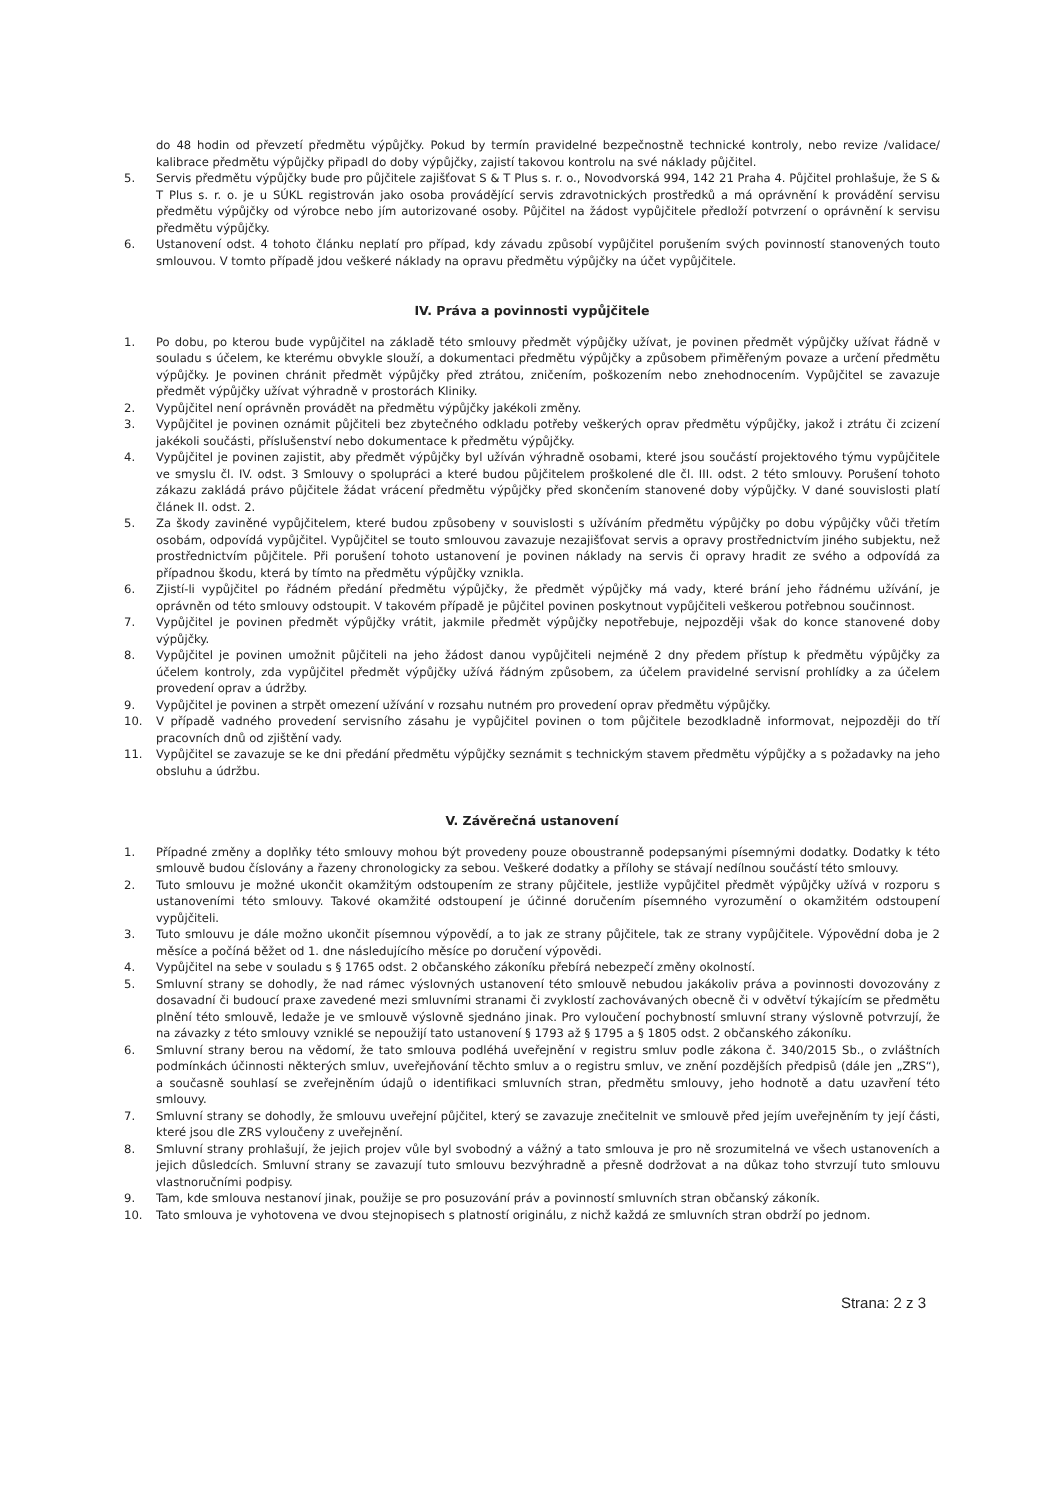do 48 hodin od převzetí předmětu výpůjčky. Pokud by termín pravidelné bezpečnostně technické kontroly, nebo revize /validace/ kalibrace předmětu výpůjčky připadl do doby výpůjčky, zajistí takovou kontrolu na své náklady půjčitel.
5. Servis předmětu výpůjčky bude pro půjčitele zajišťovat S & T Plus s. r. o., Novodvorská 994, 142 21 Praha 4. Půjčitel prohlašuje, že S & T Plus s. r. o. je u SÚKL registrován jako osoba provádějící servis zdravotnických prostředků a má oprávnění k provádění servisu předmětu výpůjčky od výrobce nebo jím autorizované osoby. Půjčitel na žádost vypůjčitele předloží potvrzení o oprávnění k servisu předmětu výpůjčky.
6. Ustanovení odst. 4 tohoto článku neplatí pro případ, kdy závadu způsobí vypůjčitel porušením svých povinností stanovených touto smlouvou. V tomto případě jdou veškeré náklady na opravu předmětu výpůjčky na účet vypůjčitele.
IV. Práva a povinnosti vypůjčitele
1. Po dobu, po kterou bude vypůjčitel na základě této smlouvy předmět výpůjčky užívat, je povinen předmět výpůjčky užívat řádně v souladu s účelem, ke kterému obvykle slouží, a dokumentaci předmětu výpůjčky a způsobem přiměřeným povaze a určení předmětu výpůjčky. Je povinen chránit předmět výpůjčky před ztrátou, zničením, poškozením nebo znehodnocením. Vypůjčitel se zavazuje předmět výpůjčky užívat výhradně v prostorách Kliniky.
2. Vypůjčitel není oprávněn provádět na předmětu výpůjčky jakékoli změny.
3. Vypůjčitel je povinen oznámit půjčiteli bez zbytečného odkladu potřeby veškerých oprav předmětu výpůjčky, jakož i ztrátu či zcizení jakékoli součásti, příslušenství nebo dokumentace k předmětu výpůjčky.
4. Vypůjčitel je povinen zajistit, aby předmět výpůjčky byl užíván výhradně osobami, které jsou součástí projektového týmu vypůjčitele ve smyslu čl. IV. odst. 3 Smlouvy o spolupráci a které budou půjčitelem proškolené dle čl. III. odst. 2 této smlouvy. Porušení tohoto zákazu zakládá právo půjčitele žádat vrácení předmětu výpůjčky před skončením stanovené doby výpůjčky. V dané souvislosti platí článek II. odst. 2.
5. Za škody zaviněné vypůjčitelem, které budou způsobeny v souvislosti s užíváním předmětu výpůjčky po dobu výpůjčky vůči třetím osobám, odpovídá vypůjčitel. Vypůjčitel se touto smlouvou zavazuje nezajišťovat servis a opravy prostřednictvím jiného subjektu, než prostřednictvím půjčitele. Při porušení tohoto ustanovení je povinen náklady na servis či opravy hradit ze svého a odpovídá za případnou škodu, která by tímto na předmětu výpůjčky vznikla.
6. Zjistí-li vypůjčitel po řádném předání předmětu výpůjčky, že předmět výpůjčky má vady, které brání jeho řádnému užívání, je oprávněn od této smlouvy odstoupit. V takovém případě je půjčitel povinen poskytnout vypůjčiteli veškerou potřebnou součinnost.
7. Vypůjčitel je povinen předmět výpůjčky vrátit, jakmile předmět výpůjčky nepotřebuje, nejpozději však do konce stanovené doby výpůjčky.
8. Vypůjčitel je povinen umožnit půjčiteli na jeho žádost danou vypůjčiteli nejméně 2 dny předem přístup k předmětu výpůjčky za účelem kontroly, zda vypůjčitel předmět výpůjčky užívá řádným způsobem, za účelem pravidelné servisní prohlídky a za účelem provedení oprav a údržby.
9. Vypůjčitel je povinen a strpět omezení užívání v rozsahu nutném pro provedení oprav předmětu výpůjčky.
10. V případě vadného provedení servisního zásahu je vypůjčitel povinen o tom půjčitele bezodkladně informovat, nejpozději do tří pracovních dnů od zjištění vady.
11. Vypůjčitel se zavazuje se ke dni předání předmětu výpůjčky seznámit s technickým stavem předmětu výpůjčky a s požadavky na jeho obsluhu a údržbu.
V. Závěrečná ustanovení
1. Případné změny a doplňky této smlouvy mohou být provedeny pouze oboustranně podepsanými písemnými dodatky. Dodatky k této smlouvě budou číslovány a řazeny chronologicky za sebou. Veškeré dodatky a přílohy se stávají nedílnou součástí této smlouvy.
2. Tuto smlouvu je možné ukončit okamžitým odstoupením ze strany půjčitele, jestliže vypůjčitel předmět výpůjčky užívá v rozporu s ustanoveními této smlouvy. Takové okamžité odstoupení je účinné doručením písemného vyrozumění o okamžitém odstoupení vypůjčiteli.
3. Tuto smlouvu je dále možno ukončit písemnou výpovědí, a to jak ze strany půjčitele, tak ze strany vypůjčitele. Výpovědní doba je 2 měsíce a počíná běžet od 1. dne následujícího měsíce po doručení výpovědi.
4. Vypůjčitel na sebe v souladu s § 1765 odst. 2 občanského zákoníku přebírá nebezpečí změny okolností.
5. Smluvní strany se dohodly, že nad rámec výslovných ustanovení této smlouvě nebudou jakákoliv práva a povinnosti dovozovány z dosavadní či budoucí praxe zavedené mezi smluvními stranami či zvyklostí zachovávaných obecně či v odvětví týkajícím se předmětu plnění této smlouvě, ledaže je ve smlouvě výslovně sjednáno jinak. Pro vyloučení pochybností smluvní strany výslovně potvrzují, že na závazky z této smlouvy vzniklé se nepoužijí tato ustanovení § 1793 až § 1795 a § 1805 odst. 2 občanského zákoníku.
6. Smluvní strany berou na vědomí, že tato smlouva podléhá uveřejnění v registru smluv podle zákona č. 340/2015 Sb., o zvláštních podmínkách účinnosti některých smluv, uveřejňování těchto smluv a o registru smluv, ve znění pozdějších předpisů (dále jen „ZRS“), a současně souhlasí se zveřejněním údajů o identifikaci smluvních stran, předmětu smlouvy, jeho hodnotě a datu uzavření této smlouvy.
7. Smluvní strany se dohodly, že smlouvu uveřejní půjčitel, který se zavazuje znečitelnit ve smlouvě před jejím uveřejněním ty její části, které jsou dle ZRS vyloučeny z uveřejnění.
8. Smluvní strany prohlašují, že jejich projev vůle byl svobodný a vážný a tato smlouva je pro ně srozumitelná ve všech ustanoveních a jejich důsledcích. Smluvní strany se zavazují tuto smlouvu bezvýhradně a přesně dodržovat a na důkaz toho stvrzují tuto smlouvu vlastnoručními podpisy.
9. Tam, kde smlouva nestanoví jinak, použije se pro posuzování práv a povinností smluvních stran občanský zákoník.
10. Tato smlouva je vyhotovena ve dvou stejnopisech s platností originálu, z nichž každá ze smluvních stran obdrží po jednom.
Strana: 2 z 3